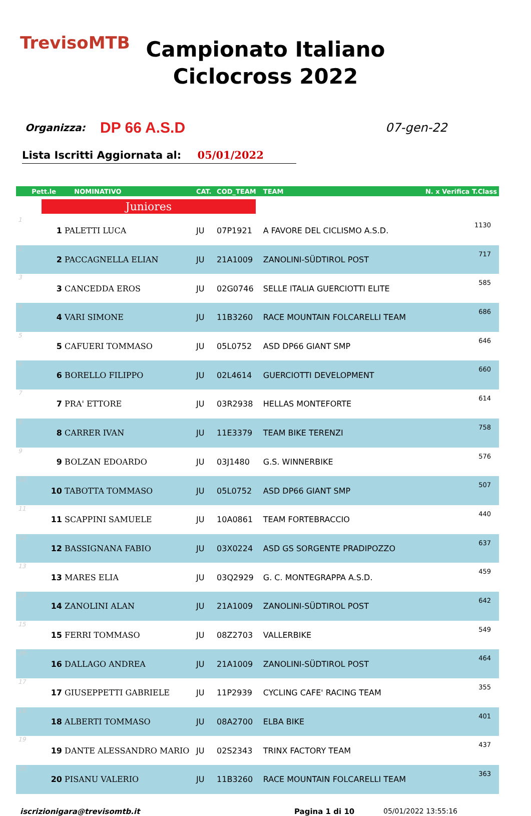TrevisoMTB
Campionato Italiano
Ciclocross 2022
Organizza:
DP 66 A.S.D
07-gen-22
Lista Iscritti Aggiornata al: 05/01/2022
| Pett.le NOMINATIVO | | CAT. | COD_TEAM | TEAM | N. x Verifica T.Class |
| --- | --- | --- | --- | --- | --- |
| Juniores | | | | | |
| 1 | 1 PALETTI LUCA | JU | 07P1921 | A FAVORE DEL CICLISMO A.S.D. | 1130 |
| 2 | 2 PACCAGNELLA ELIAN | JU | 21A1009 | ZANOLINI-SÜDTIROL POST | 717 |
| 3 | 3 CANCEDDA EROS | JU | 02G0746 | SELLE ITALIA GUERCIOTTI ELITE | 585 |
| 4 | 4 VARI SIMONE | JU | 11B3260 | RACE MOUNTAIN FOLCARELLI TEAM | 686 |
| 5 | 5 CAFUERI TOMMASO | JU | 05L0752 | ASD DP66 GIANT SMP | 646 |
| 6 | 6 BORELLO FILIPPO | JU | 02L4614 | GUERCIOTTI DEVELOPMENT | 660 |
| 7 | 7 PRA' ETTORE | JU | 03R2938 | HELLAS MONTEFORTE | 614 |
| 8 | 8 CARRER IVAN | JU | 11E3379 | TEAM BIKE TERENZI | 758 |
| 9 | 9 BOLZAN EDOARDO | JU | 03J1480 | G.S. WINNERBIKE | 576 |
| 10 | 10 TABOTTA TOMMASO | JU | 05L0752 | ASD DP66 GIANT SMP | 507 |
| 11 | 11 SCAPPINI SAMUELE | JU | 10A0861 | TEAM FORTEBRACCIO | 440 |
| 12 | 12 BASSIGNANA FABIO | JU | 03X0224 | ASD GS SORGENTE PRADIPOZZO | 637 |
| 13 | 13 MARES ELIA | JU | 03Q2929 | G. C. MONTEGRAPPA A.S.D. | 459 |
| 14 | 14 ZANOLINI ALAN | JU | 21A1009 | ZANOLINI-SÜDTIROL POST | 642 |
| 15 | 15 FERRI TOMMASO | JU | 08Z2703 | VALLERBIKE | 549 |
| 16 | 16 DALLAGO ANDREA | JU | 21A1009 | ZANOLINI-SÜDTIROL POST | 464 |
| 17 | 17 GIUSEPPETTI GABRIELE | JU | 11P2939 | CYCLING CAFE' RACING TEAM | 355 |
| 18 | 18 ALBERTI TOMMASO | JU | 08A2700 | ELBA BIKE | 401 |
| 19 | 19 DANTE ALESSANDRO MARIO | JU | 02S2343 | TRINX FACTORY TEAM | 437 |
| 20 | 20 PISANU VALERIO | JU | 11B3260 | RACE MOUNTAIN FOLCARELLI TEAM | 363 |
iscrizionigara@trevisomtb.it Pagina 1 di 10 05/01/2022 13:55:16